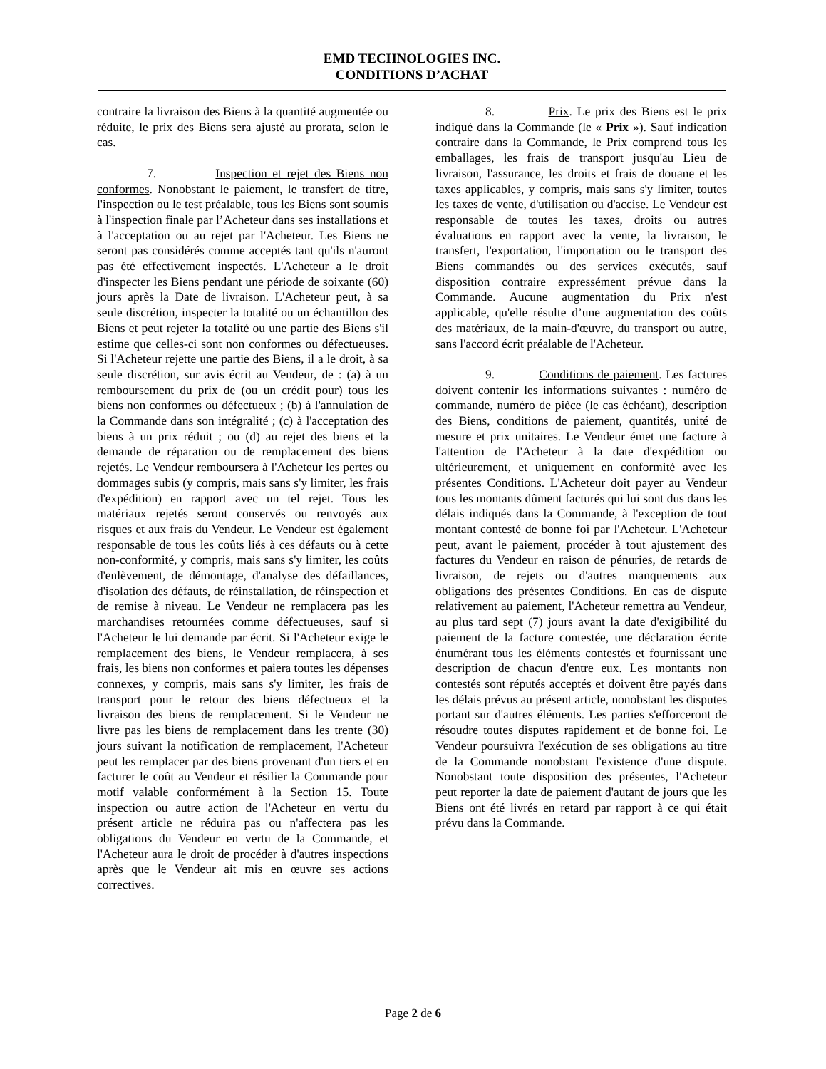EMD TECHNOLOGIES INC.
CONDITIONS D’ACHAT
contraire la livraison des Biens à la quantité augmentée ou réduite, le prix des Biens sera ajusté au prorata, selon le cas.
7. Inspection et rejet des Biens non conformes. Nonobstant le paiement, le transfert de titre, l'inspection ou le test préalable, tous les Biens sont soumis à l'inspection finale par l’Acheteur dans ses installations et à l'acceptation ou au rejet par l'Acheteur. Les Biens ne seront pas considérés comme acceptés tant qu'ils n'auront pas été effectivement inspectés. L'Acheteur a le droit d'inspecter les Biens pendant une période de soixante (60) jours après la Date de livraison. L'Acheteur peut, à sa seule discrétion, inspecter la totalité ou un échantillon des Biens et peut rejeter la totalité ou une partie des Biens s'il estime que celles-ci sont non conformes ou défectueuses. Si l'Acheteur rejette une partie des Biens, il a le droit, à sa seule discrétion, sur avis écrit au Vendeur, de : (a) à un remboursement du prix de (ou un crédit pour) tous les biens non conformes ou défectueux ; (b) à l'annulation de la Commande dans son intégralité ; (c) à l'acceptation des biens à un prix réduit ; ou (d) au rejet des biens et la demande de réparation ou de remplacement des biens rejetés. Le Vendeur remboursera à l'Acheteur les pertes ou dommages subis (y compris, mais sans s'y limiter, les frais d'expédition) en rapport avec un tel rejet. Tous les matériaux rejetés seront conservés ou renvoyés aux risques et aux frais du Vendeur. Le Vendeur est également responsable de tous les coûts liés à ces défauts ou à cette non-conformité, y compris, mais sans s'y limiter, les coûts d'enlèvement, de démontage, d'analyse des défaillances, d'isolation des défauts, de réinstallation, de réinspection et de remise à niveau. Le Vendeur ne remplacera pas les marchandises retournées comme défectueuses, sauf si l'Acheteur le lui demande par écrit. Si l'Acheteur exige le remplacement des biens, le Vendeur remplacera, à ses frais, les biens non conformes et paiera toutes les dépenses connexes, y compris, mais sans s'y limiter, les frais de transport pour le retour des biens défectueux et la livraison des biens de remplacement. Si le Vendeur ne livre pas les biens de remplacement dans les trente (30) jours suivant la notification de remplacement, l'Acheteur peut les remplacer par des biens provenant d'un tiers et en facturer le coût au Vendeur et résilier la Commande pour motif valable conformément à la Section 15. Toute inspection ou autre action de l'Acheteur en vertu du présent article ne réduira pas ou n'affectera pas les obligations du Vendeur en vertu de la Commande, et l'Acheteur aura le droit de procéder à d'autres inspections après que le Vendeur ait mis en œuvre ses actions correctives.
8. Prix. Le prix des Biens est le prix indiqué dans la Commande (le « Prix »). Sauf indication contraire dans la Commande, le Prix comprend tous les emballages, les frais de transport jusqu'au Lieu de livraison, l'assurance, les droits et frais de douane et les taxes applicables, y compris, mais sans s'y limiter, toutes les taxes de vente, d'utilisation ou d'accise. Le Vendeur est responsable de toutes les taxes, droits ou autres évaluations en rapport avec la vente, la livraison, le transfert, l'exportation, l'importation ou le transport des Biens commandés ou des services exécutés, sauf disposition contraire expressément prévue dans la Commande. Aucune augmentation du Prix n'est applicable, qu'elle résulte d’une augmentation des coûts des matériaux, de la main-d'œuvre, du transport ou autre, sans l'accord écrit préalable de l'Acheteur.
9. Conditions de paiement. Les factures doivent contenir les informations suivantes : numéro de commande, numéro de pièce (le cas échéant), description des Biens, conditions de paiement, quantités, unité de mesure et prix unitaires. Le Vendeur émet une facture à l'attention de l'Acheteur à la date d'expédition ou ultérieurement, et uniquement en conformité avec les présentes Conditions. L'Acheteur doit payer au Vendeur tous les montants dûment facturés qui lui sont dus dans les délais indiqués dans la Commande, à l'exception de tout montant contesté de bonne foi par l'Acheteur. L'Acheteur peut, avant le paiement, procéder à tout ajustement des factures du Vendeur en raison de pénuries, de retards de livraison, de rejets ou d'autres manquements aux obligations des présentes Conditions. En cas de dispute relativement au paiement, l'Acheteur remettra au Vendeur, au plus tard sept (7) jours avant la date d'exigibilité du paiement de la facture contestée, une déclaration écrite énumérant tous les éléments contestés et fournissant une description de chacun d'entre eux. Les montants non contestés sont réputés acceptés et doivent être payés dans les délais prévus au présent article, nonobstant les disputes portant sur d'autres éléments. Les parties s'efforceront de résoudre toutes disputes rapidement et de bonne foi. Le Vendeur poursuivra l'exécution de ses obligations au titre de la Commande nonobstant l'existence d'une dispute. Nonobstant toute disposition des présentes, l'Acheteur peut reporter la date de paiement d'autant de jours que les Biens ont été livrés en retard par rapport à ce qui était prévu dans la Commande.
Page 2 de 6